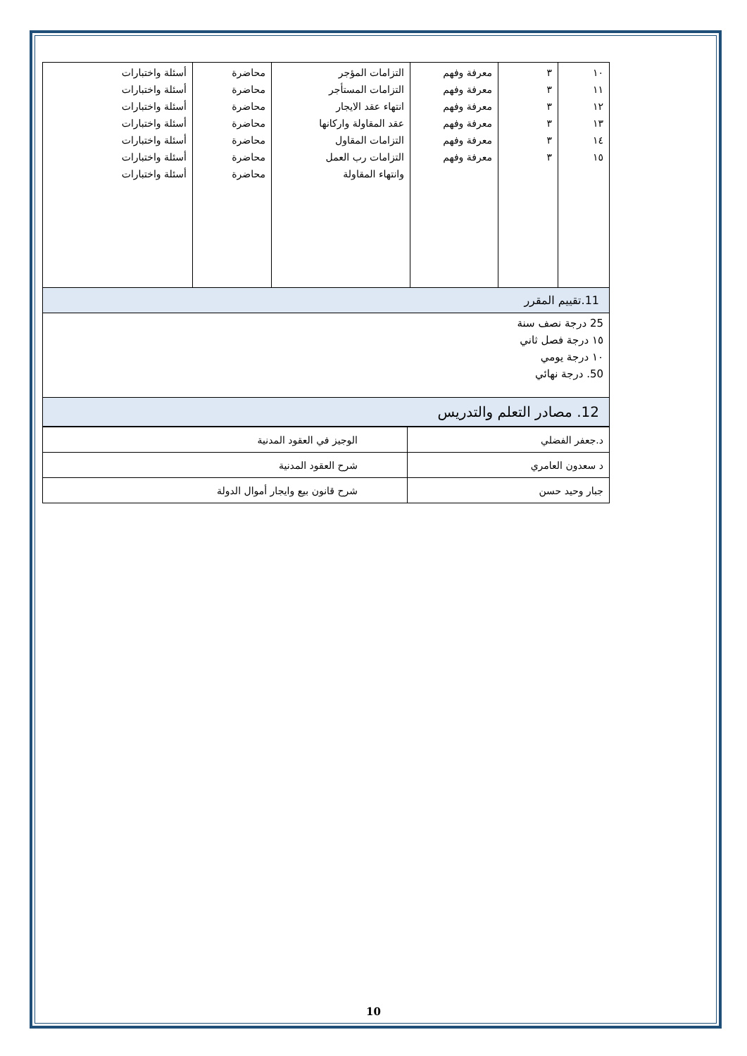| ١٠ ١١ ١٢ ١٣ ١٤ ١٥ | ٣ ٣ ٣ ٣ ٣ ٣ | معرفة وفهم معرفة وفهم معرفة وفهم معرفة وفهم معرفة وفهم معرفة وفهم | التزامات المؤجر التزامات المستأجر انتهاء عقد الايجار عقد المقاولة واركانها التزامات المقاول التزامات رب العمل وانتهاء المقاولة | محاضرة محاضرة محاضرة محاضرة محاضرة محاضرة محاضرة | أسئلة واختبارات أسئلة واختبارات أسئلة واختبارات أسئلة واختبارات أسئلة واختبارات أسئلة واختبارات أسئلة واختبارات |
| 11.تقييم المقرر | | | | | |
| 25 درجة نصف سنة ١٥ درجة فصل ثاني ١٠ درجة يومي 50. درجة نهائي | | | | | |
| 12. مصادر التعلم والتدريس | | | | | |
| د.جعفر الفضلي | الوجيز في العقود المدنية |
| د سعدون العامري | شرح العقود المدنية |
| جبار وحيد حسن | شرح قانون بيع وايجار أموال الدولة |
10